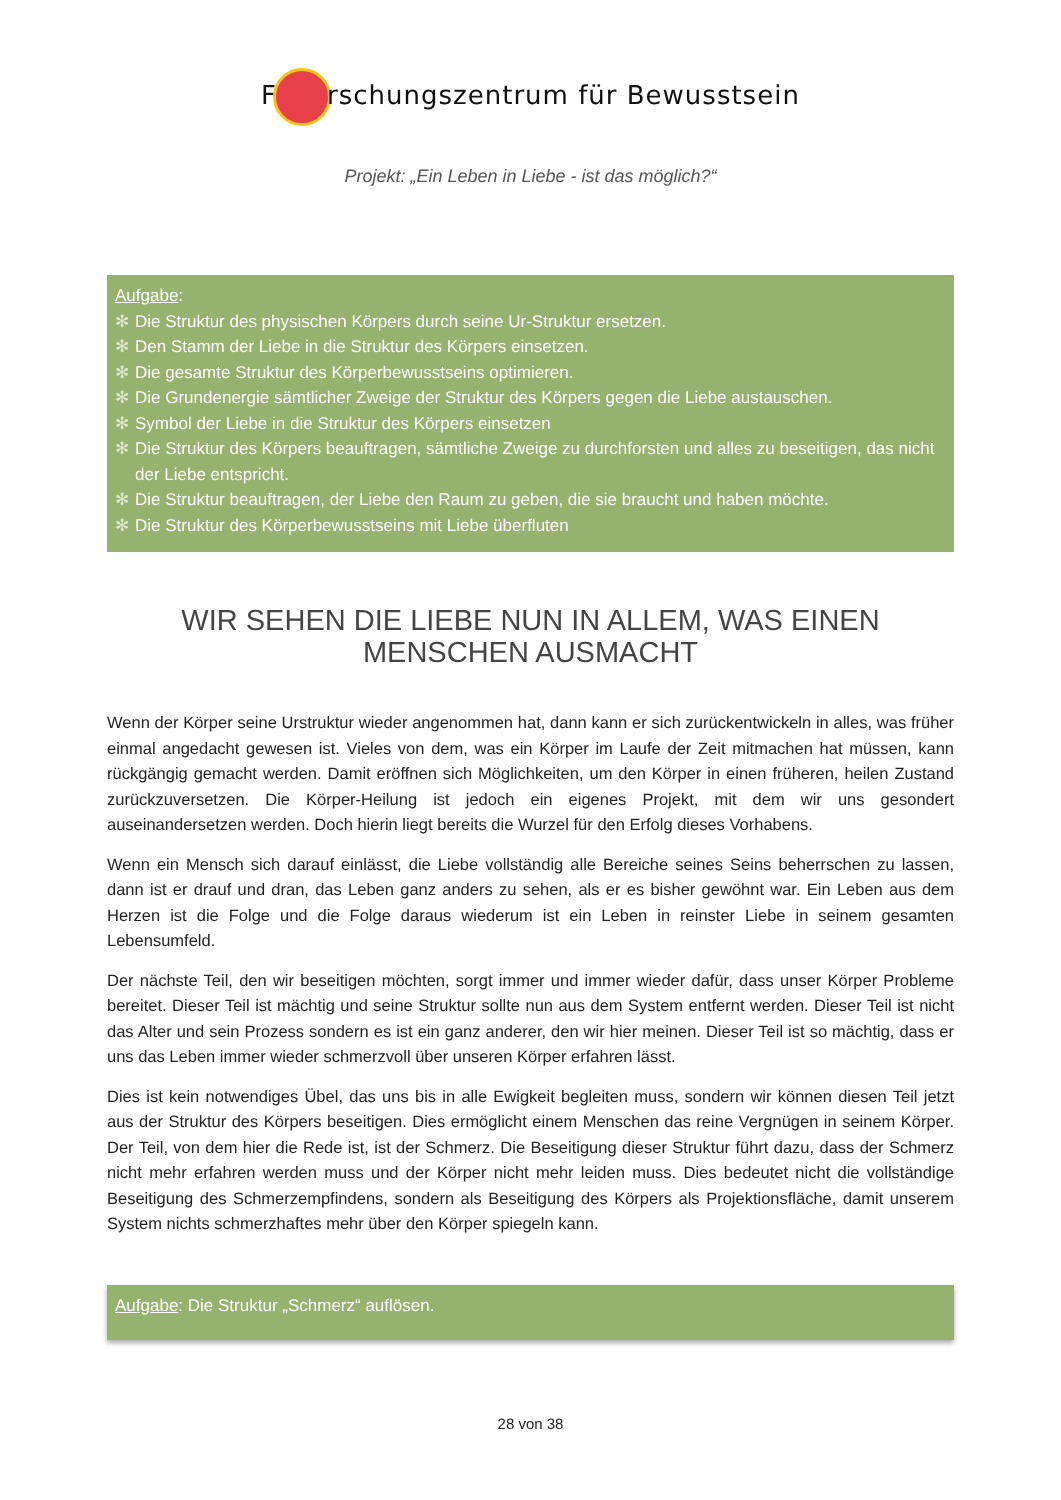F rschungszentrum für Bewusstsein
Projekt: „Ein Leben in Liebe - ist das möglich?“
Aufgabe:
✻ Die Struktur des physischen Körpers durch seine Ur-Struktur ersetzen.
✻ Den Stamm der Liebe in die Struktur des Körpers einsetzen.
✻ Die gesamte Struktur des Körperbewusstseins optimieren.
✻ Die Grundenergie sämtlicher Zweige der Struktur des Körpers gegen die Liebe austauschen.
✻ Symbol der Liebe in die Struktur des Körpers einsetzen
✻ Die Struktur des Körpers beauftragen, sämtliche Zweige zu durchforsten und alles zu beseitigen, das nicht der Liebe entspricht.
✻ Die Struktur beauftragen, der Liebe den Raum zu geben, die sie braucht und haben möchte.
✻ Die Struktur des Körperbewusstseins mit Liebe überfluten
WIR SEHEN DIE LIEBE NUN IN ALLEM, WAS EINEN MENSCHEN AUSMACHT
Wenn der Körper seine Urstruktur wieder angenommen hat, dann kann er sich zurückentwickeln in alles, was früher einmal angedacht gewesen ist. Vieles von dem, was ein Körper im Laufe der Zeit mitmachen hat müssen, kann rückgängig gemacht werden. Damit eröffnen sich Möglichkeiten, um den Körper in einen früheren, heilen Zustand zurückzuversetzen. Die Körper-Heilung ist jedoch ein eigenes Projekt, mit dem wir uns gesondert auseinandersetzen werden. Doch hierin liegt bereits die Wurzel für den Erfolg dieses Vorhabens.
Wenn ein Mensch sich darauf einlässt, die Liebe vollständig alle Bereiche seines Seins beherrschen zu lassen, dann ist er drauf und dran, das Leben ganz anders zu sehen, als er es bisher gewöhnt war. Ein Leben aus dem Herzen ist die Folge und die Folge daraus wiederum ist ein Leben in reinster Liebe in seinem gesamten Lebensumfeld.
Der nächste Teil, den wir beseitigen möchten, sorgt immer und immer wieder dafür, dass unser Körper Probleme bereitet. Dieser Teil ist mächtig und seine Struktur sollte nun aus dem System entfernt werden. Dieser Teil ist nicht das Alter und sein Prozess sondern es ist ein ganz anderer, den wir hier meinen. Dieser Teil ist so mächtig, dass er uns das Leben immer wieder schmerzvoll über unseren Körper erfahren lässt.
Dies ist kein notwendiges Übel, das uns bis in alle Ewigkeit begleiten muss, sondern wir können diesen Teil jetzt aus der Struktur des Körpers beseitigen. Dies ermöglicht einem Menschen das reine Vergnügen in seinem Körper. Der Teil, von dem hier die Rede ist, ist der Schmerz. Die Beseitigung dieser Struktur führt dazu, dass der Schmerz nicht mehr erfahren werden muss und der Körper nicht mehr leiden muss. Dies bedeutet nicht die vollständige Beseitigung des Schmerzempfindens, sondern als Beseitigung des Körpers als Projektionsfläche, damit unserem System nichts schmerzhaftes mehr über den Körper spiegeln kann.
Aufgabe: Die Struktur „Schmerz“ auflösen.
28 von 38